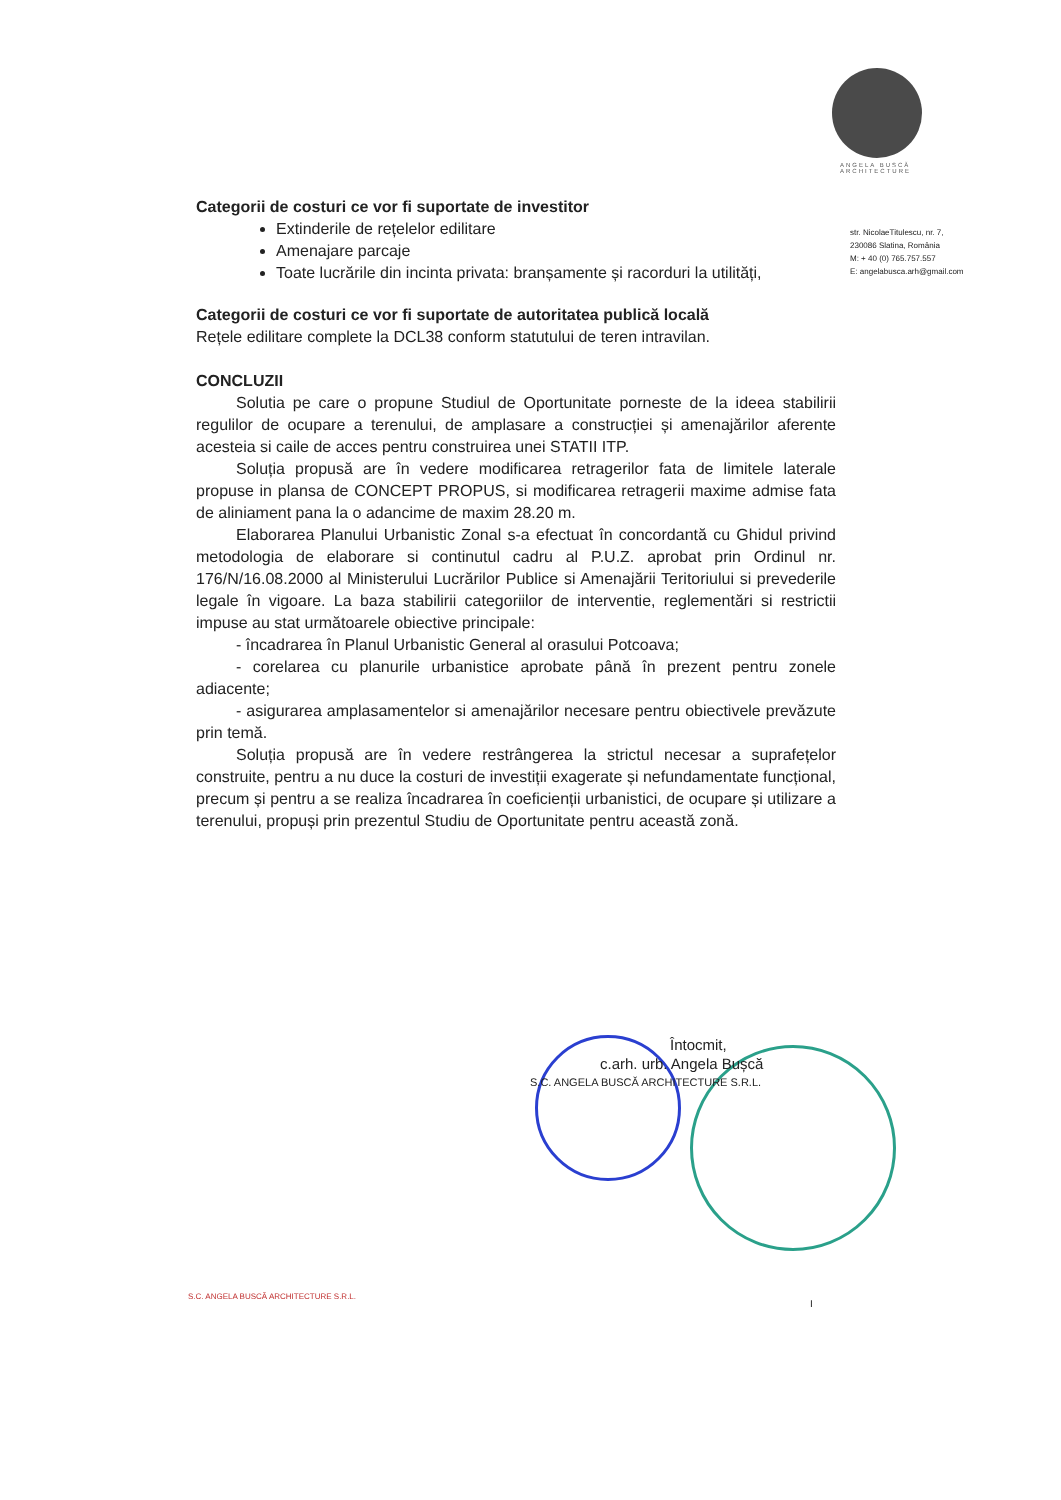ANGELA BUSCĂ
ARCHITECTURE
str. NicolaeTitulescu, nr. 7,
230086 Slatina, România
M: + 40 (0) 765.757.557
E: angelabusca.arh@gmail.com
Categorii de costuri ce vor fi suportate de investitor
Extinderile de rețelelor edilitare
Amenajare parcaje
Toate lucrările din incinta privata: branșamente și racorduri la utilități,
Categorii de costuri ce vor fi suportate de autoritatea publică locală
Rețele edilitare complete la DCL38 conform statutului de teren intravilan.
CONCLUZII
Solutia pe care o propune Studiul de Oportunitate porneste de la ideea stabilirii regulilor de ocupare a terenului, de amplasare a construcției și amenajărilor aferente acesteia si caile de acces pentru construirea unei STATII ITP.
Soluția propusă are în vedere modificarea retragerilor fata de limitele laterale propuse in plansa de CONCEPT PROPUS, si modificarea retragerii maxime admise fata de aliniament pana la o adancime de maxim 28.20 m.
Elaborarea Planului Urbanistic Zonal s-a efectuat în concordantă cu Ghidul privind metodologia de elaborare si continutul cadru al P.U.Z. aprobat prin Ordinul nr. 176/N/16.08.2000 al Ministerului Lucrărilor Publice si Amenajării Teritoriului si prevederile legale în vigoare. La baza stabilirii categoriilor de interventie, reglementări si restrictii impuse au stat următoarele obiective principale:
- încadrarea în Planul Urbanistic General al orasului Potcoava;
- corelarea cu planurile urbanistice aprobate până în prezent pentru zonele adiacente;
- asigurarea amplasamentelor si amenajărilor necesare pentru obiectivele prevăzute prin temă.
Soluția propusă are în vedere restrângerea la strictul necesar a suprafețelor construite, pentru a nu duce la costuri de investiții exagerate și nefundamentate funcțional, precum și pentru a se realiza încadrarea în coeficienții urbanistici, de ocupare și utilizare a terenului, propuși prin prezentul Studiu de Oportunitate pentru această zonă.
Întocmit,
c.arh. urb. Angela Bușcă
S.C. ANGELA BUSCĂ ARCHITECTURE S.R.L.
S.C. ANGELA BUSCĂ ARCHITECTURE S.R.L.
I